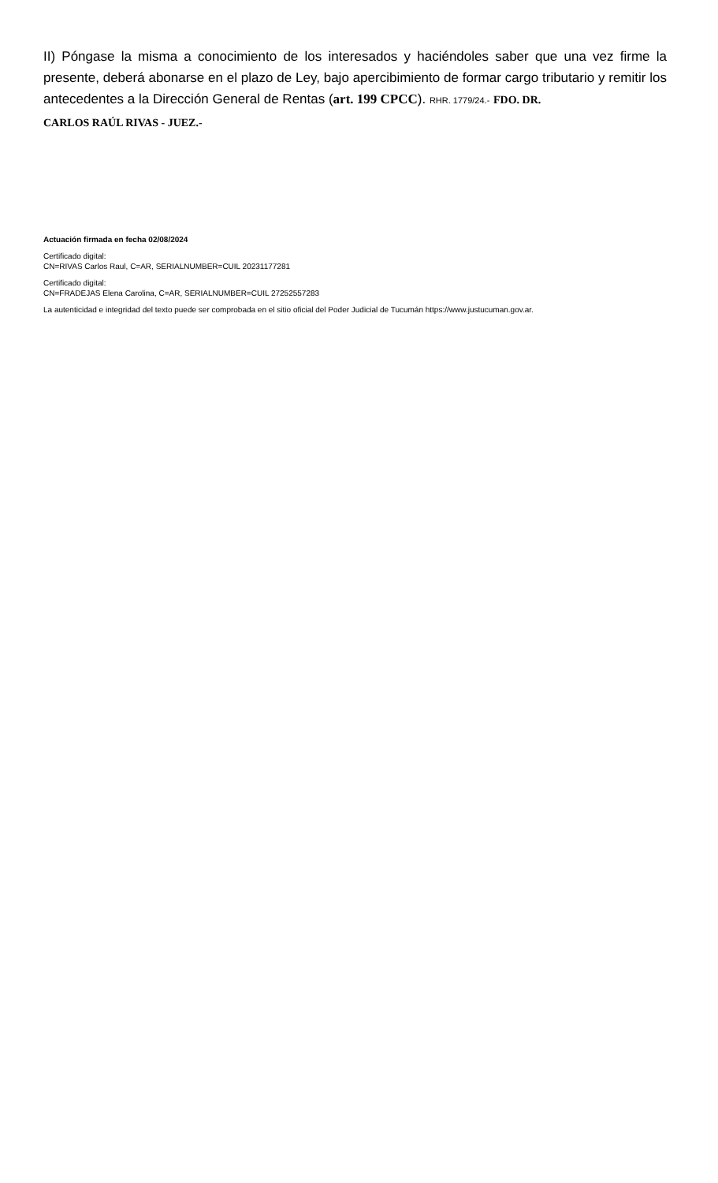II) Póngase la misma a conocimiento de los interesados y haciéndoles saber que una vez firme la presente, deberá abonarse en el plazo de Ley, bajo apercibimiento de formar cargo tributario y remitir los antecedentes a la Dirección General de Rentas (art. 199 CPCC). RHR. 1779/24.- FDO. DR.
CARLOS RAÚL RIVAS - JUEZ.-
Actuación firmada en fecha 02/08/2024
Certificado digital:
CN=RIVAS Carlos Raul, C=AR, SERIALNUMBER=CUIL 20231177281
Certificado digital:
CN=FRADEJAS Elena Carolina, C=AR, SERIALNUMBER=CUIL 27252557283
La autenticidad e integridad del texto puede ser comprobada en el sitio oficial del Poder Judicial de Tucumán https://www.justucuman.gov.ar.